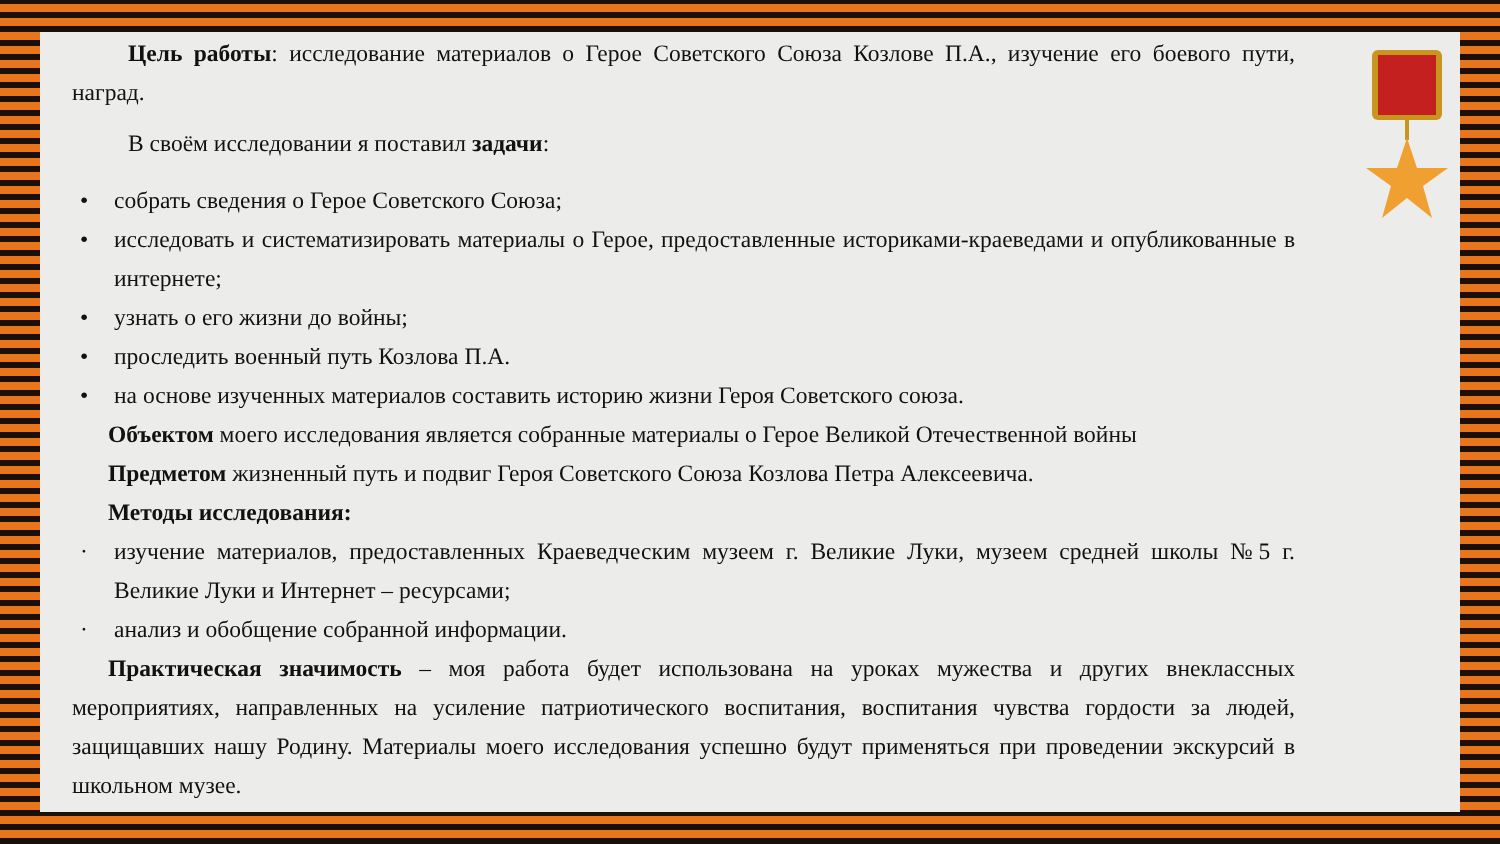Цель работы: исследование материалов о Герое Советского Союза Козлове П.А., изучение его боевого пути, наград.
В своём исследовании я поставил задачи:
• собрать сведения о Герое Советского Союза;
• исследовать и систематизировать материалы о Герое, предоставленные историками-краеведами и опубликованные в интернете;
• узнать о его жизни до войны;
• проследить военный путь Козлова П.А.
• на основе изученных материалов составить историю жизни Героя Советского союза.
Объектом моего исследования является собранные материалы о Герое Великой Отечественной войны
Предметом жизненный путь и подвиг Героя Советского Союза Козлова Петра Алексеевича.
Методы исследования:
· изучение материалов, предоставленных Краеведческим музеем г. Великие Луки, музеем средней школы №5 г. Великие Луки и Интернет – ресурсами;
· анализ и обобщение собранной информации.
Практическая значимость – моя работа будет использована на уроках мужества и других внеклассных мероприятиях, направленных на усиление патриотического воспитания, воспитания чувства гордости за людей, защищавших нашу Родину. Материалы моего исследования успешно будут применяться при проведении экскурсий в школьном музее.